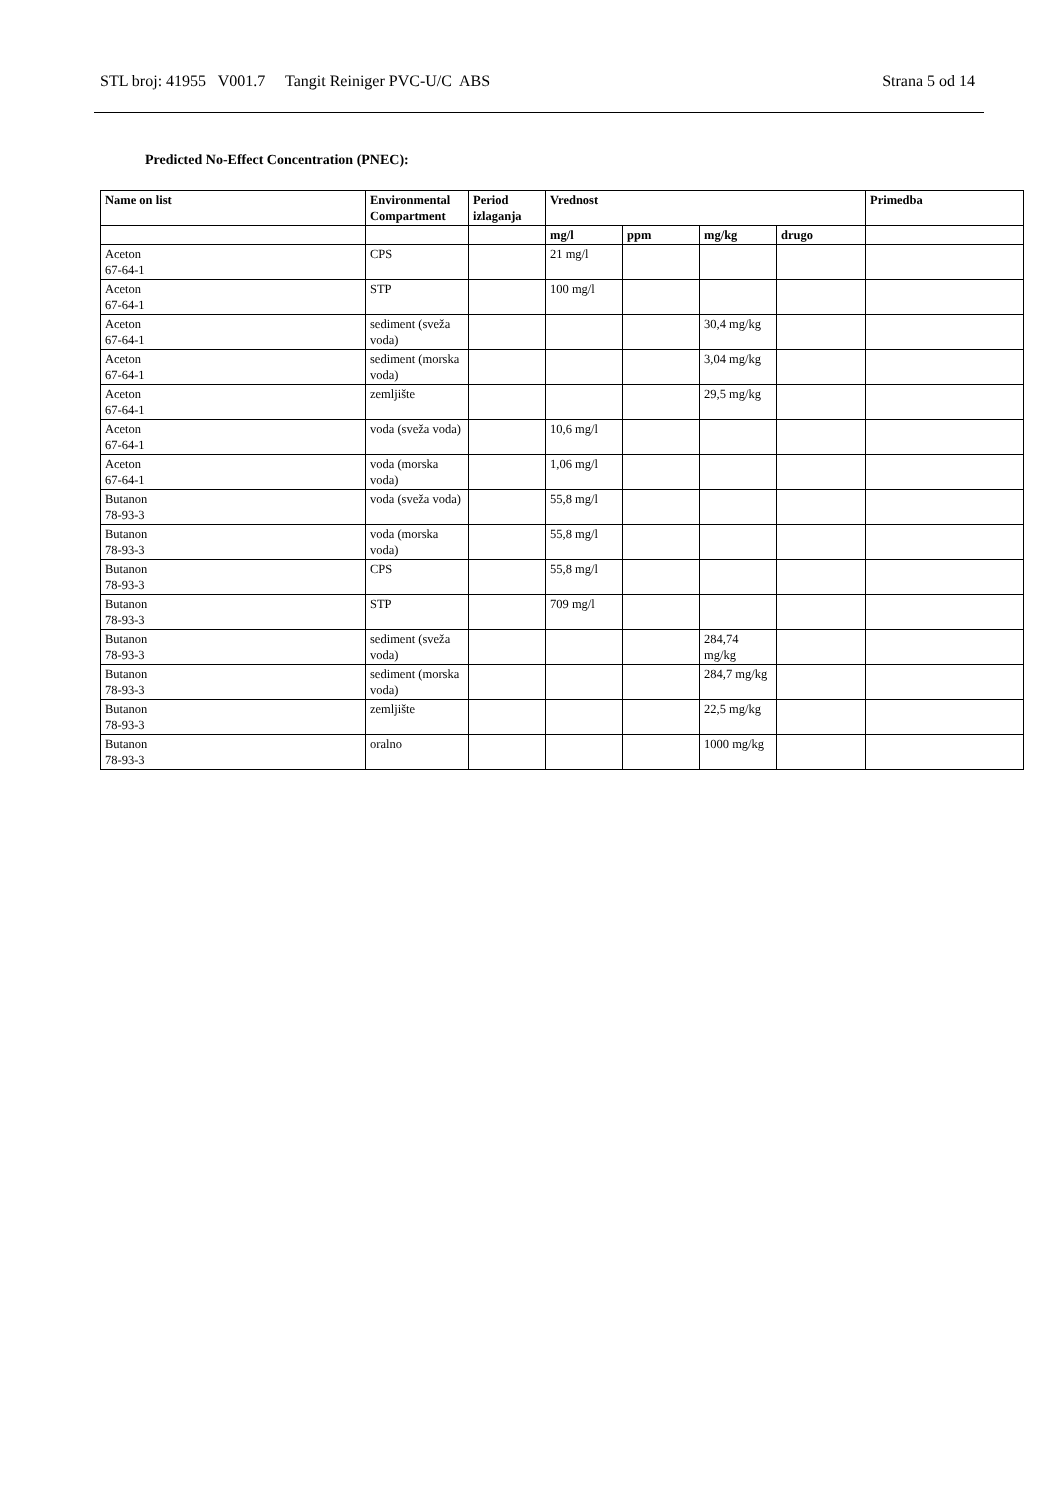STL broj: 41955 V001.7 Tangit Reiniger PVC-U/C ABS Strana 5 od 14
Predicted No-Effect Concentration (PNEC):
| Name on list | Environmental Compartment | Period izlaganja | Vrednost | | | | Primedba |
| --- | --- | --- | --- | --- | --- | --- | --- |
| | | | mg/l | ppm | mg/kg | drugo | |
| Aceton 67-64-1 | CPS | | 21 mg/l | | | | |
| Aceton 67-64-1 | STP | | 100 mg/l | | | | |
| Aceton 67-64-1 | sediment (sveža voda) | | | | 30,4 mg/kg | | |
| Aceton 67-64-1 | sediment (morska voda) | | | | 3,04 mg/kg | | |
| Aceton 67-64-1 | zemljište | | | | 29,5 mg/kg | | |
| Aceton 67-64-1 | voda (sveža voda) | | 10,6 mg/l | | | | |
| Aceton 67-64-1 | voda (morska voda) | | 1,06 mg/l | | | | |
| Butanon 78-93-3 | voda (sveža voda) | | 55,8 mg/l | | | | |
| Butanon 78-93-3 | voda (morska voda) | | 55,8 mg/l | | | | |
| Butanon 78-93-3 | CPS | | 55,8 mg/l | | | | |
| Butanon 78-93-3 | STP | | 709 mg/l | | | | |
| Butanon 78-93-3 | sediment (sveža voda) | | | | 284,74 mg/kg | | |
| Butanon 78-93-3 | sediment (morska voda) | | | | 284,7 mg/kg | | |
| Butanon 78-93-3 | zemljište | | | | 22,5 mg/kg | | |
| Butanon 78-93-3 | oralno | | | | 1000 mg/kg | | |